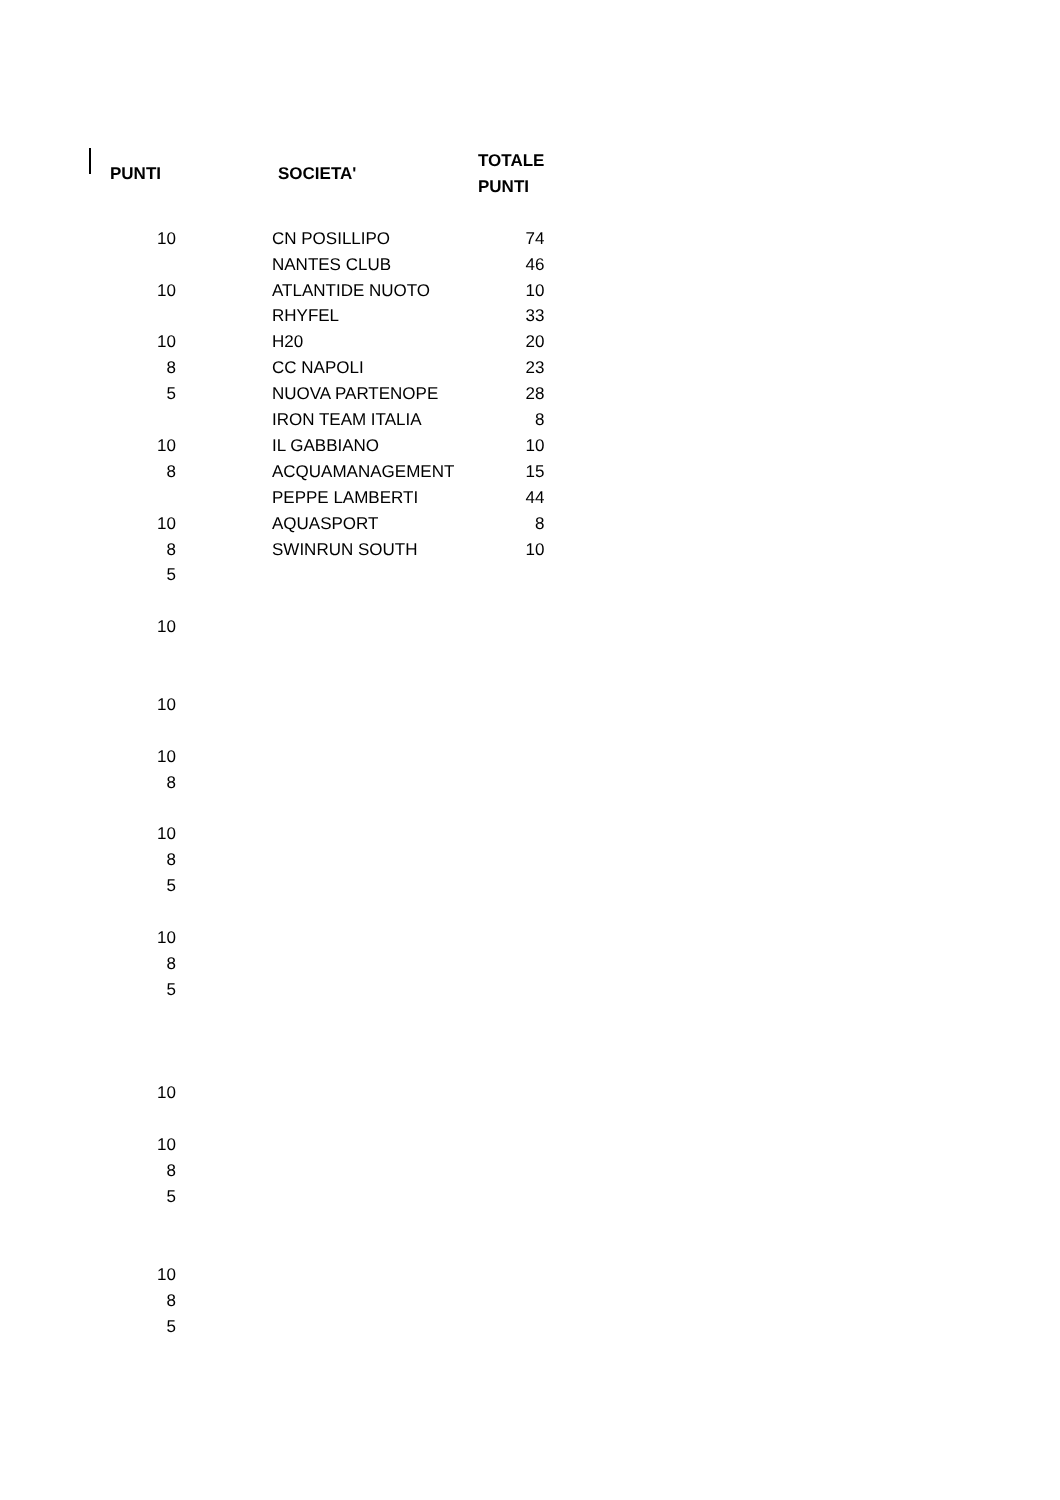| PUNTI | SOCIETA' | TOTALE PUNTI |
| --- | --- | --- |
| 10 | CN POSILLIPO | 74 |
| | NANTES CLUB | 46 |
| 10 | ATLANTIDE NUOTO | 10 |
| | RHYFEL | 33 |
| 10 | H20 | 20 |
| 8 | CC NAPOLI | 23 |
| 5 | NUOVA PARTENOPE | 28 |
| | IRON TEAM ITALIA | 8 |
| 10 | IL GABBIANO | 10 |
| 8 | ACQUAMANAGEMENT | 15 |
| | PEPPE LAMBERTI | 44 |
| 10 | AQUASPORT | 8 |
| 8 | SWINRUN SOUTH | 10 |
| 5 | | |
| 10 | | |
| 10 | | |
| 10 | | |
| 8 | | |
| 10 | | |
| 8 | | |
| 5 | | |
| 10 | | |
| 8 | | |
| 5 | | |
| 10 | | |
| 10 | | |
| 8 | | |
| 5 | | |
| 10 | | |
| 8 | | |
| 5 | | |